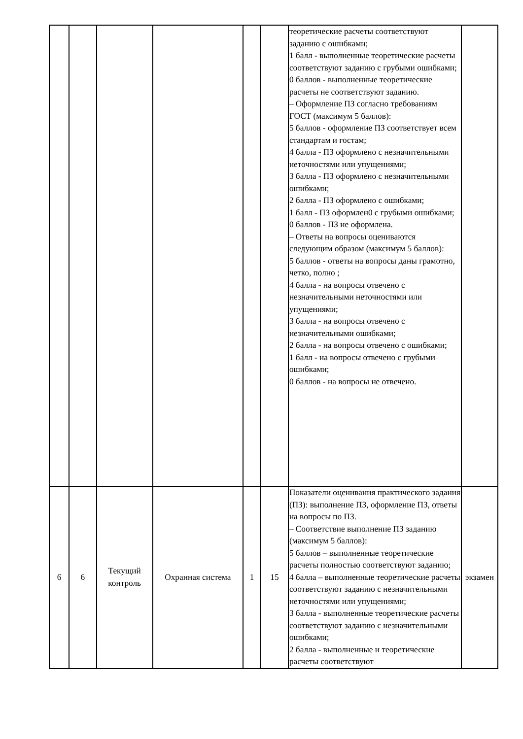| | | | | | | теоретические расчеты соответствуют заданию с ошибками; 1 балл - выполненные теоретические расчеты соответствуют заданию с грубыми ошибками; 0 баллов - выполненные теоретические расчеты не соответствуют заданию. – Оформление ПЗ согласно требованиям ГОСТ (максимум 5 баллов): 5 баллов - оформление ПЗ соответствует всем стандартам и гостам; 4 балла - ПЗ оформлено с незначительными неточностями или упущениями; 3 балла - ПЗ оформлено с незначительными ошибками; 2 балла - ПЗ оформлено с ошибками; 1 балл - ПЗ оформлен0 с грубыми ошибками; 0 баллов - ПЗ не оформлена. – Ответы на вопросы оцениваются следующим образом (максимум 5 баллов): 5 баллов - ответы на вопросы даны грамотно, четко, полно ; 4 балла - на вопросы отвечено с незначительными неточностями или упущениями; 3 балла - на вопросы отвечено с незначительными ошибками; 2 балла - на вопросы отвечено с ошибками; 1 балл - на вопросы отвечено с грубыми ошибками; 0 баллов - на вопросы не отвечено. | |
| 6 | 6 | Текущий контроль | Охранная система | 1 | 15 | Показатели оценивания практического задания (ПЗ): выполнение ПЗ, оформление ПЗ, ответы на вопросы по ПЗ. – Соответствие выполнение ПЗ заданию (максимум 5 баллов): 5 баллов – выполненные теоретические расчеты полностью соответствуют заданию; 4 балла – выполненные теоретические расчеты соответствуют заданию с незначительными неточностями или упущениями; 3 балла - выполненные теоретические расчеты соответствуют заданию с незначительными ошибками; 2 балла - выполненные и теоретические расчеты соответствуют | экзамен |